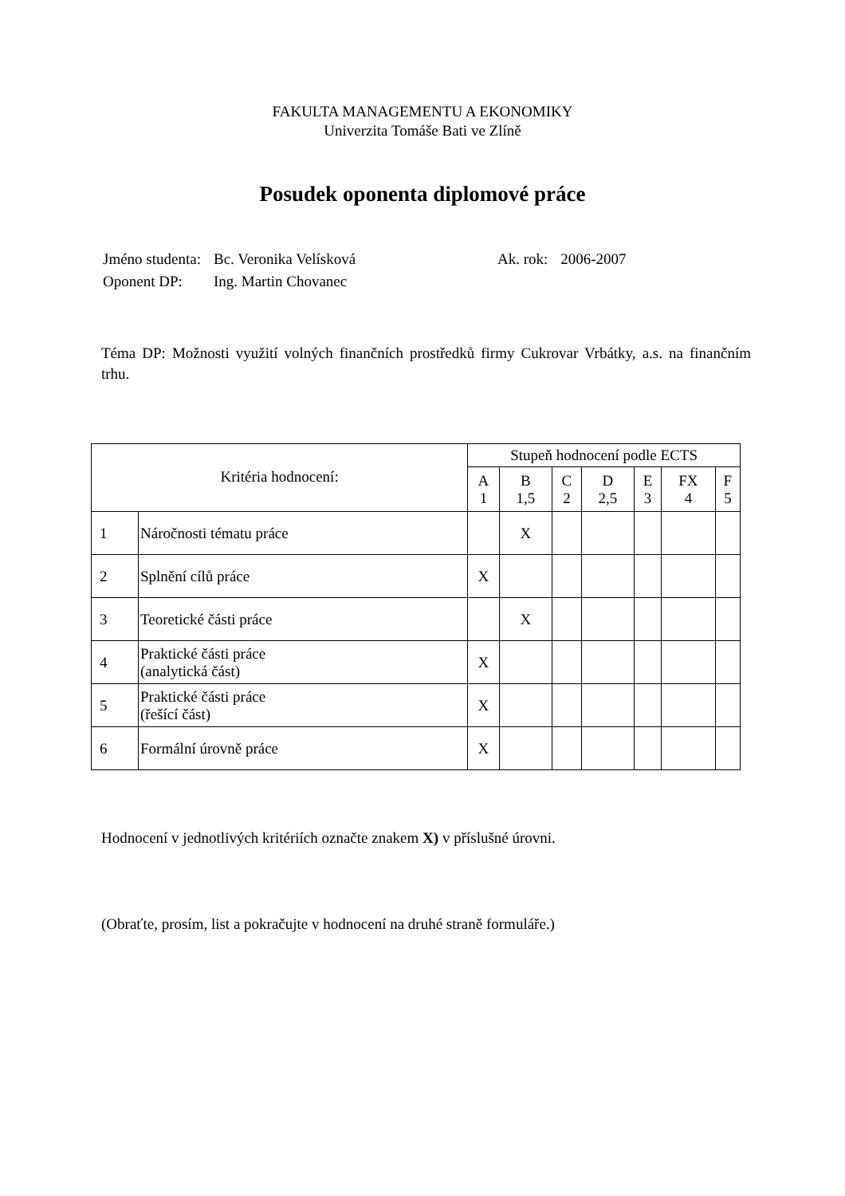FAKULTA MANAGEMENTU A EKONOMIKY
Univerzita Tomáše Bati ve Zlíně
Posudek oponenta diplomové práce
| Jméno studenta: | Bc. Veronika Velísková | Ak. rok: | 2006-2007 |
| Oponent DP: | Ing. Martin Chovanec | | |
Téma DP: Možnosti využití volných finančních prostředků firmy Cukrovar Vrbátky, a.s. na finančním trhu.
| Kritéria hodnocení: | | Stupeň hodnocení podle ECTS | | | | | | |
| --- | --- | --- | --- | --- | --- | --- | --- | --- |
| | | A 1 | B 1,5 | C 2 | D 2,5 | E 3 | FX 4 | F 5 |
| 1 | Náročnosti tématu práce | | X | | | | | |
| 2 | Splnění cílů práce | X | | | | | | |
| 3 | Teoretické části práce | | X | | | | | |
| 4 | Praktické části práce (analytická část) | X | | | | | | |
| 5 | Praktické části práce (řešící část) | X | | | | | | |
| 6 | Formální úrovně práce | X | | | | | | |
Hodnocení v jednotlivých kritériích označte znakem X) v příslušné úrovni.
(Obraťte, prosím, list a pokračujte v hodnocení na druhé straně formuláře.)